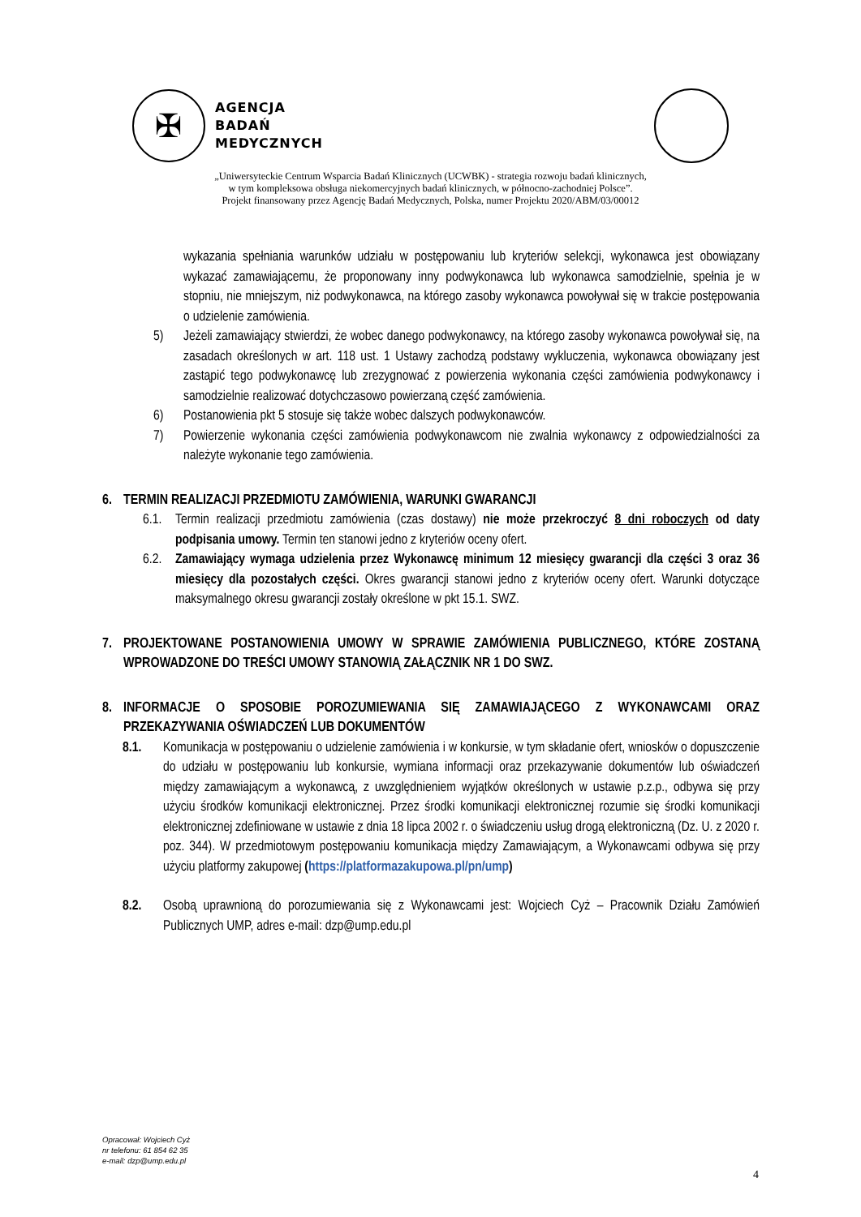✠
AGENCJA
BADAŃ
MEDYCZNYCH
„Uniwersyteckie Centrum Wsparcia Badań Klinicznych (UCWBK) - strategia rozwoju badań klinicznych,
w tym kompleksowa obsługa niekomercyjnych badań klinicznych, w północno-zachodniej Polsce”.
Projekt finansowany przez Agencję Badań Medycznych, Polska, numer Projektu 2020/ABM/03/00012
wykazania spełniania warunków udziału w postępowaniu lub kryteriów selekcji, wykonawca jest obowiązany wykazać zamawiającemu, że proponowany inny podwykonawca lub wykonawca samodzielnie, spełnia je w stopniu, nie mniejszym, niż podwykonawca, na którego zasoby wykonawca powoływał się w trakcie postępowania o udzielenie zamówienia.
5) Jeżeli zamawiający stwierdzi, że wobec danego podwykonawcy, na którego zasoby wykonawca powoływał się, na zasadach określonych w art. 118 ust. 1 Ustawy zachodzą podstawy wykluczenia, wykonawca obowiązany jest zastąpić tego podwykonawcę lub zrezygnować z powierzenia wykonania części zamówienia podwykonawcy i samodzielnie realizować dotychczasowo powierzaną część zamówienia.
6) Postanowienia pkt 5 stosuje się także wobec dalszych podwykonawców.
7) Powierzenie wykonania części zamówienia podwykonawcom nie zwalnia wykonawcy z odpowiedzialności za należyte wykonanie tego zamówienia.
6. TERMIN REALIZACJI PRZEDMIOTU ZAMÓWIENIA, WARUNKI GWARANCJI
6.1. Termin realizacji przedmiotu zamówienia (czas dostawy) nie może przekroczyć 8 dni roboczych od daty podpisania umowy. Termin ten stanowi jedno z kryteriów oceny ofert.
6.2. Zamawiający wymaga udzielenia przez Wykonawcę minimum 12 miesięcy gwarancji dla części 3 oraz 36 miesięcy dla pozostałych części. Okres gwarancji stanowi jedno z kryteriów oceny ofert. Warunki dotyczące maksymalnego okresu gwarancji zostały określone w pkt 15.1. SWZ.
7. PROJEKTOWANE POSTANOWIENIA UMOWY W SPRAWIE ZAMÓWIENIA PUBLICZNEGO, KTÓRE ZOSTANĄ WPROWADZONE DO TREŚCI UMOWY STANOWIĄ ZAŁĄCZNIK NR 1 DO SWZ.
8. INFORMACJE O SPOSOBIE POROZUMIEWANIA SIĘ ZAMAWIAJĄCEGO Z WYKONAWCAMI ORAZ PRZEKAZYWANIA OŚWIADCZEŃ LUB DOKUMENTÓW
8.1. Komunikacja w postępowaniu o udzielenie zamówienia i w konkursie, w tym składanie ofert, wniosków o dopuszczenie do udziału w postępowaniu lub konkursie, wymiana informacji oraz przekazywanie dokumentów lub oświadczeń między zamawiającym a wykonawcą, z uwzględnieniem wyjątków określonych w ustawie p.z.p., odbywa się przy użyciu środków komunikacji elektronicznej. Przez środki komunikacji elektronicznej rozumie się środki komunikacji elektronicznej zdefiniowane w ustawie z dnia 18 lipca 2002 r. o świadczeniu usług drogą elektroniczną (Dz. U. z 2020 r. poz. 344). W przedmiotowym postępowaniu komunikacja między Zamawiającym, a Wykonawcami odbywa się przy użyciu platformy zakupowej (https://platformazakupowa.pl/pn/ump)
8.2. Osobą uprawnioną do porozumiewania się z Wykonawcami jest: Wojciech Cyż – Pracownik Działu Zamówień Publicznych UMP, adres e-mail: dzp@ump.edu.pl
Opracował: Wojciech Cyż
nr telefonu: 61 854 62 35
e-mail: dzp@ump.edu.pl
4